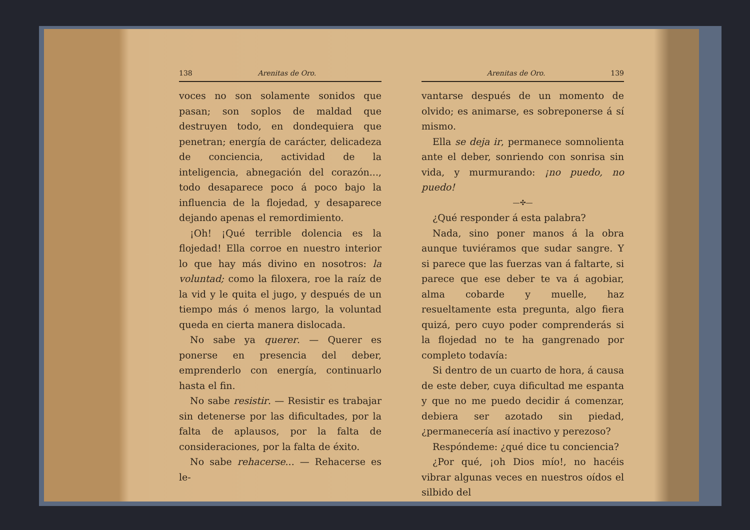138 Arenitas de Oro.
voces no son solamente sonidos que pasan; son soplos de maldad que destruyen todo, en dondequiera que penetran; energía de carácter, delicadeza de conciencia, actividad de la inteligencia, abnegación del corazón..., todo desaparece poco á poco bajo la influencia de la flojedad, y desaparece dejando apenas el remordimiento.
¡Oh! ¡Qué terrible dolencia es la flojedad! Ella corroe en nuestro interior lo que hay más divino en nosotros: la voluntad; como la filoxera, roe la raíz de la vid y le quita el jugo, y después de un tiempo más ó menos largo, la voluntad queda en cierta manera dislocada.
No sabe ya querer. — Querer es ponerse en presencia del deber, emprenderlo con energía, continuarlo hasta el fin.
No sabe resistir. — Resistir es trabajar sin detenerse por las dificultades, por la falta de aplausos, por la falta de consideraciones, por la falta de éxito.
No sabe rehacerse... — Rehacerse es le-
Arenitas de Oro. 139
vantarse después de un momento de olvido; es animarse, es sobreponerse á sí mismo.
Ella se deja ir, permanece somnolienta ante el deber, sonriendo con sonrisa sin vida, y murmurando: ¡no puedo, no puedo!
—✣—
¿Qué responder á esta palabra?
Nada, sino poner manos á la obra aunque tuviéramos que sudar sangre. Y si parece que las fuerzas van á faltarte, si parece que ese deber te va á agobiar, alma cobarde y muelle, haz resueltamente esta pregunta, algo fiera quizá, pero cuyo poder comprenderás si la flojedad no te ha gangrenado por completo todavía:
Si dentro de un cuarto de hora, á causa de este deber, cuya dificultad me espanta y que no me puedo decidir á comenzar, debiera ser azotado sin piedad, ¿permanecería así inactivo y perezoso?
Respóndeme: ¿qué dice tu conciencia?
¿Por qué, ¡oh Dios mío!, no hacéis vibrar algunas veces en nuestros oídos el silbido del